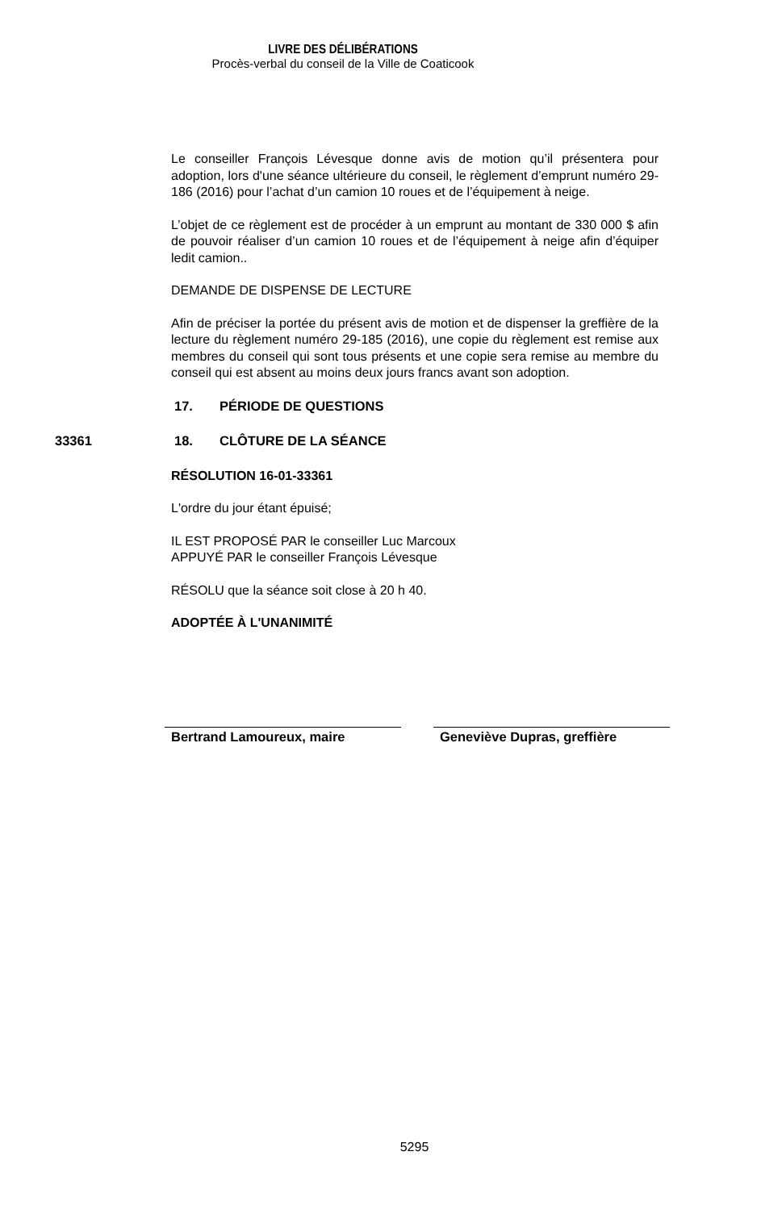LIVRE DES DÉLIBÉRATIONS
Procès-verbal du conseil de la Ville de Coaticook
Le conseiller François Lévesque donne avis de motion qu’il présentera pour adoption, lors d'une séance ultérieure du conseil, le règlement d’emprunt numéro 29-186 (2016) pour l’achat d’un camion 10 roues et de l’équipement à neige.
L’objet de ce règlement est de procéder à un emprunt au montant de 330 000 $ afin de pouvoir réaliser d’un camion 10 roues et de l’équipement à neige afin d’équiper ledit camion..
DEMANDE DE DISPENSE DE LECTURE
Afin de préciser la portée du présent avis de motion et de dispenser la greffière de la lecture du règlement numéro 29-185 (2016), une copie du règlement est remise aux membres du conseil qui sont tous présents et une copie sera remise au membre du conseil qui est absent au moins deux jours francs avant son adoption.
17. PÉRIODE DE QUESTIONS
33361
18. CLÔTURE DE LA SÉANCE
RÉSOLUTION 16-01-33361
L'ordre du jour étant épuisé;
IL EST PROPOSÉ PAR le conseiller Luc Marcoux
APPUYÉ PAR le conseiller François Lévesque
RÉSOLU que la séance soit close à 20 h 40.
ADOPTÉE À L'UNANIMITÉ
Bertrand Lamoureux, maire Geneviève Dupras, greffière
5295